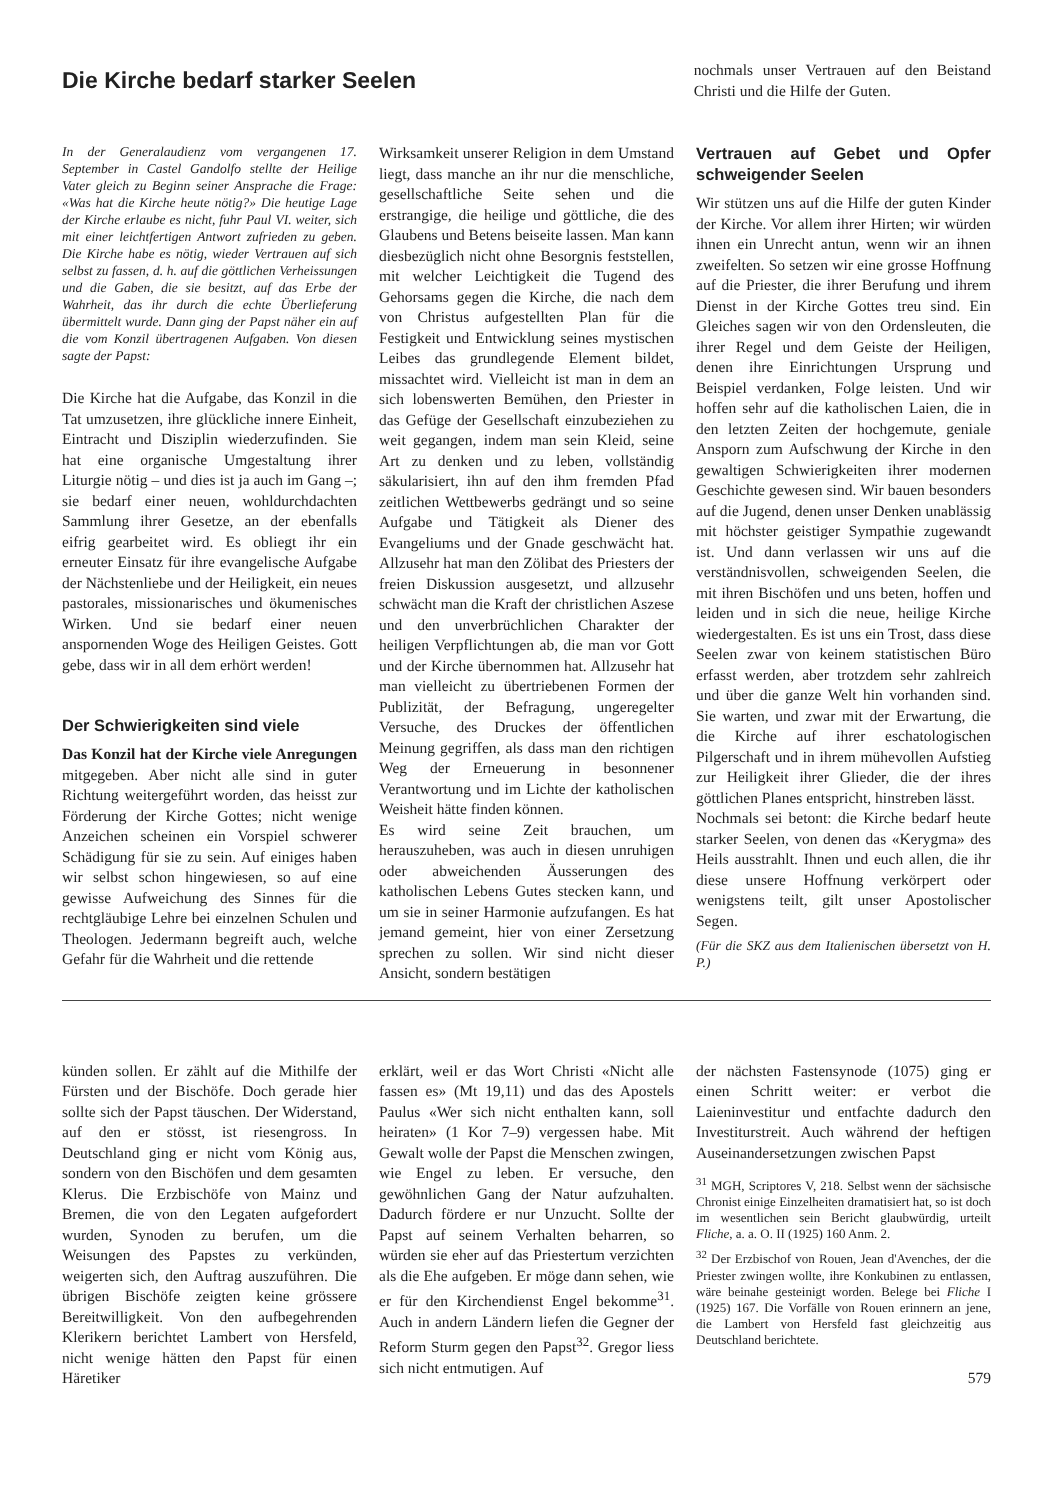Die Kirche bedarf starker Seelen
nochmals unser Vertrauen auf den Beistand Christi und die Hilfe der Guten.
In der Generalaudienz vom vergangenen 17. September in Castel Gandolfo stellte der Heilige Vater gleich zu Beginn seiner Ansprache die Frage: «Was hat die Kirche heute nötig?» Die heutige Lage der Kirche erlaube es nicht, fuhr Paul VI. weiter, sich mit einer leichtfertigen Antwort zufrieden zu geben. Die Kirche habe es nötig, wieder Vertrauen auf sich selbst zu fassen, d. h. auf die göttlichen Verheissungen und die Gaben, die sie besitzt, auf das Erbe der Wahrheit, das ihr durch die echte Überlieferung übermittelt wurde. Dann ging der Papst näher ein auf die vom Konzil übertragenen Aufgaben. Von diesen sagte der Papst:
Die Kirche hat die Aufgabe, das Konzil in die Tat umzusetzen, ihre glückliche innere Einheit, Eintracht und Disziplin wiederzufinden. Sie hat eine organische Umgestaltung ihrer Liturgie nötig – und dies ist ja auch im Gang –; sie bedarf einer neuen, wohldurchdachten Sammlung ihrer Gesetze, an der ebenfalls eifrig gearbeitet wird. Es obliegt ihr ein erneuter Einsatz für ihre evangelische Aufgabe der Nächstenliebe und der Heiligkeit, ein neues pastorales, missionarisches und ökumenisches Wirken. Und sie bedarf einer neuen anspornenden Woge des Heiligen Geistes. Gott gebe, dass wir in all dem erhört werden!
Der Schwierigkeiten sind viele
Das Konzil hat der Kirche viele Anregungen mitgegeben. Aber nicht alle sind in guter Richtung weitergeführt worden, das heisst zur Förderung der Kirche Gottes; nicht wenige Anzeichen scheinen ein Vorspiel schwerer Schädigung für sie zu sein. Auf einiges haben wir selbst schon hingewiesen, so auf eine gewisse Aufweichung des Sinnes für die rechtgläubige Lehre bei einzelnen Schulen und Theologen. Jedermann begreift auch, welche Gefahr für die Wahrheit und die rettende
Wirksamkeit unserer Religion in dem Umstand liegt, dass manche an ihr nur die menschliche, gesellschaftliche Seite sehen und die erstrangige, die heilige und göttliche, die des Glaubens und Betens beiseite lassen. Man kann diesbezüglich nicht ohne Besorgnis feststellen, mit welcher Leichtigkeit die Tugend des Gehorsams gegen die Kirche, die nach dem von Christus aufgestellten Plan für die Festigkeit und Entwicklung seines mystischen Leibes das grundlegende Element bildet, missachtet wird. Vielleicht ist man in dem an sich lobenswerten Bemühen, den Priester in das Gefüge der Gesellschaft einzubeziehen zu weit gegangen, indem man sein Kleid, seine Art zu denken und zu leben, vollständig säkularisiert, ihn auf den ihm fremden Pfad zeitlichen Wettbewerbs gedrängt und so seine Aufgabe und Tätigkeit als Diener des Evangeliums und der Gnade geschwächt hat. Allzusehr hat man den Zölibat des Priesters der freien Diskussion ausgesetzt, und allzusehr schwächt man die Kraft der christlichen Aszese und den unverbrüchlichen Charakter der heiligen Verpflichtungen ab, die man vor Gott und der Kirche übernommen hat. Allzusehr hat man vielleicht zu übertriebenen Formen der Publizität, der Befragung, ungeregelter Versuche, des Druckes der öffentlichen Meinung gegriffen, als dass man den richtigen Weg der Erneuerung in besonnener Verantwortung und im Lichte der katholischen Weisheit hätte finden können.
Es wird seine Zeit brauchen, um herauszuheben, was auch in diesen unruhigen oder abweichenden Äusserungen des katholischen Lebens Gutes stecken kann, und um sie in seiner Harmonie aufzufangen. Es hat jemand gemeint, hier von einer Zersetzung sprechen zu sollen. Wir sind nicht dieser Ansicht, sondern bestätigen
Vertrauen auf Gebet und Opfer schweigender Seelen
Wir stützen uns auf die Hilfe der guten Kinder der Kirche. Vor allem ihrer Hirten; wir würden ihnen ein Unrecht antun, wenn wir an ihnen zweifelten. So setzen wir eine grosse Hoffnung auf die Priester, die ihrer Berufung und ihrem Dienst in der Kirche Gottes treu sind. Ein Gleiches sagen wir von den Ordensleuten, die ihrer Regel und dem Geiste der Heiligen, denen ihre Einrichtungen Ursprung und Beispiel verdanken, Folge leisten. Und wir hoffen sehr auf die katholischen Laien, die in den letzten Zeiten der hochgemute, geniale Ansporn zum Aufschwung der Kirche in den gewaltigen Schwierigkeiten ihrer modernen Geschichte gewesen sind. Wir bauen besonders auf die Jugend, denen unser Denken unablässig mit höchster geistiger Sympathie zugewandt ist. Und dann verlassen wir uns auf die verständnisvollen, schweigenden Seelen, die mit ihren Bischöfen und uns beten, hoffen und leiden und in sich die neue, heilige Kirche wiedergestalten. Es ist uns ein Trost, dass diese Seelen zwar von keinem statistischen Büro erfasst werden, aber trotzdem sehr zahlreich und über die ganze Welt hin vorhanden sind. Sie warten, und zwar mit der Erwartung, die die Kirche auf ihrer eschatologischen Pilgerschaft und in ihrem mühevollen Aufstieg zur Heiligkeit ihrer Glieder, die der ihres göttlichen Planes entspricht, hinstreben lässt.
Nochmals sei betont: die Kirche bedarf heute starker Seelen, von denen das «Kerygma» des Heils ausstrahlt. Ihnen und euch allen, die ihr diese unsere Hoffnung verkörpert oder wenigstens teilt, gilt unser Apostolischer Segen.
(Für die SKZ aus dem Italienischen übersetzt von H. P.)
künden sollen. Er zählt auf die Mithilfe der Fürsten und der Bischöfe. Doch gerade hier sollte sich der Papst täuschen. Der Widerstand, auf den er stösst, ist riesengross. In Deutschland ging er nicht vom König aus, sondern von den Bischöfen und dem gesamten Klerus. Die Erzbischöfe von Mainz und Bremen, die von den Legaten aufgefordert wurden, Synoden zu berufen, um die Weisungen des Papstes zu verkünden, weigerten sich, den Auftrag auszuführen. Die übrigen Bischöfe zeigten keine grössere Bereitwilligkeit. Von den aufbegehrenden Klerikern berichtet Lambert von Hersfeld, nicht wenige hätten den Papst für einen Häretiker
erklärt, weil er das Wort Christi «Nicht alle fassen es» (Mt 19,11) und das des Apostels Paulus «Wer sich nicht enthalten kann, soll heiraten» (1 Kor 7–9) vergessen habe. Mit Gewalt wolle der Papst die Menschen zwingen, wie Engel zu leben. Er versuche, den gewöhnlichen Gang der Natur aufzuhalten. Dadurch fördere er nur Unzucht. Sollte der Papst auf seinem Verhalten beharren, so würden sie eher auf das Priestertum verzichten als die Ehe aufgeben. Er möge dann sehen, wie er für den Kirchendienst Engel bekomme<sup>31</sup>. Auch in andern Ländern liefen die Gegner der Reform Sturm gegen den Papst<sup>32</sup>. Gregor liess sich nicht entmutigen. Auf
der nächsten Fastensynode (1075) ging er einen Schritt weiter: er verbot die Laieninvestitur und entfachte dadurch den Investiturstreit. Auch während der heftigen Auseinandersetzungen zwischen Papst
<sup>31</sup> MGH, Scriptores V, 218. Selbst wenn der sächsische Chronist einige Einzelheiten dramatisiert hat, so ist doch im wesentlichen sein Bericht glaubwürdig, urteilt Fliche, a. a. O. II (1925) 160 Anm. 2.
<sup>32</sup> Der Erzbischof von Rouen, Jean d'Avenches, der die Priester zwingen wollte, ihre Konkubinen zu entlassen, wäre beinahe gesteinigt worden. Belege bei Fliche I (1925) 167. Die Vorfälle von Rouen erinnern an jene, die Lambert von Hersfeld fast gleichzeitig aus Deutschland berichtete.
579